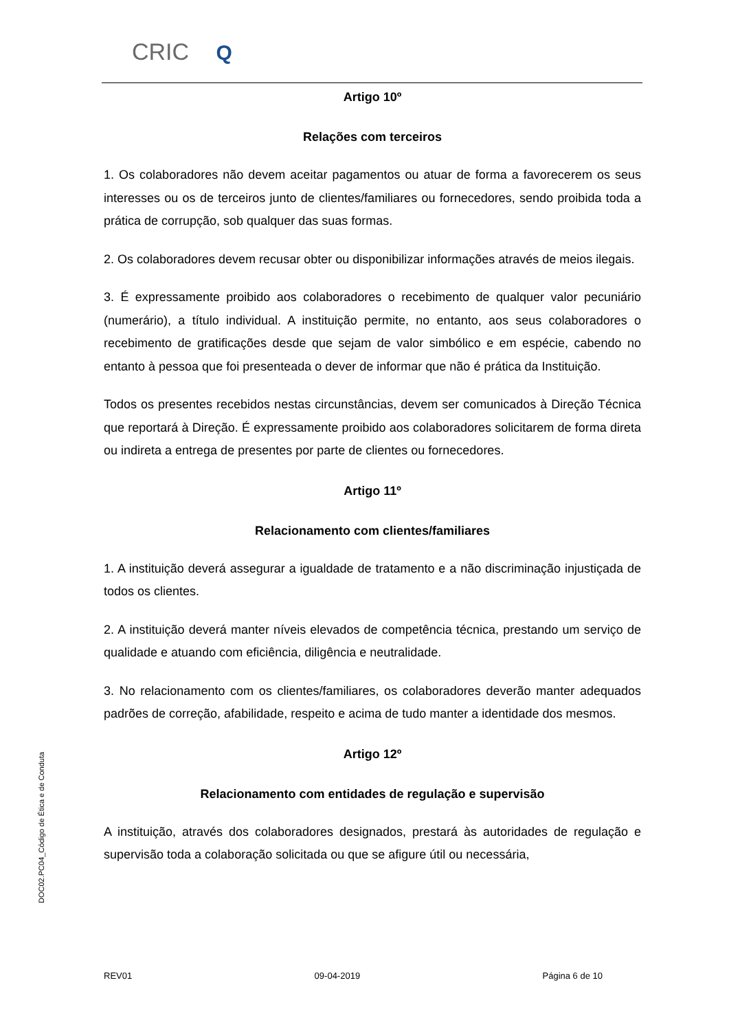CRIC Q
Artigo 10º
Relações com terceiros
1. Os colaboradores não devem aceitar pagamentos ou atuar de forma a favorecerem os seus interesses ou os de terceiros junto de clientes/familiares ou fornecedores, sendo proibida toda a prática de corrupção, sob qualquer das suas formas.
2. Os colaboradores devem recusar obter ou disponibilizar informações através de meios ilegais.
3. É expressamente proibido aos colaboradores o recebimento de qualquer valor pecuniário (numerário), a título individual. A instituição permite, no entanto, aos seus colaboradores o recebimento de gratificações desde que sejam de valor simbólico e em espécie, cabendo no entanto à pessoa que foi presenteada o dever de informar que não é prática da Instituição.
Todos os presentes recebidos nestas circunstâncias, devem ser comunicados à Direção Técnica que reportará à Direção. É expressamente proibido aos colaboradores solicitarem de forma direta ou indireta a entrega de presentes por parte de clientes ou fornecedores.
Artigo 11º
Relacionamento com clientes/familiares
1. A instituição deverá assegurar a igualdade de tratamento e a não discriminação injustiçada de todos os clientes.
2. A instituição deverá manter níveis elevados de competência técnica, prestando um serviço de qualidade e atuando com eficiência, diligência e neutralidade.
3. No relacionamento com os clientes/familiares, os colaboradores deverão manter adequados padrões de correção, afabilidade, respeito e acima de tudo manter a identidade dos mesmos.
Artigo 12º
Relacionamento com entidades de regulação e supervisão
A instituição, através dos colaboradores designados, prestará às autoridades de regulação e supervisão toda a colaboração solicitada ou que se afigure útil ou necessária,
DOC02.PC04_Código de Ética e de Conduta
REV01 09-04-2019 Página 6 de 10